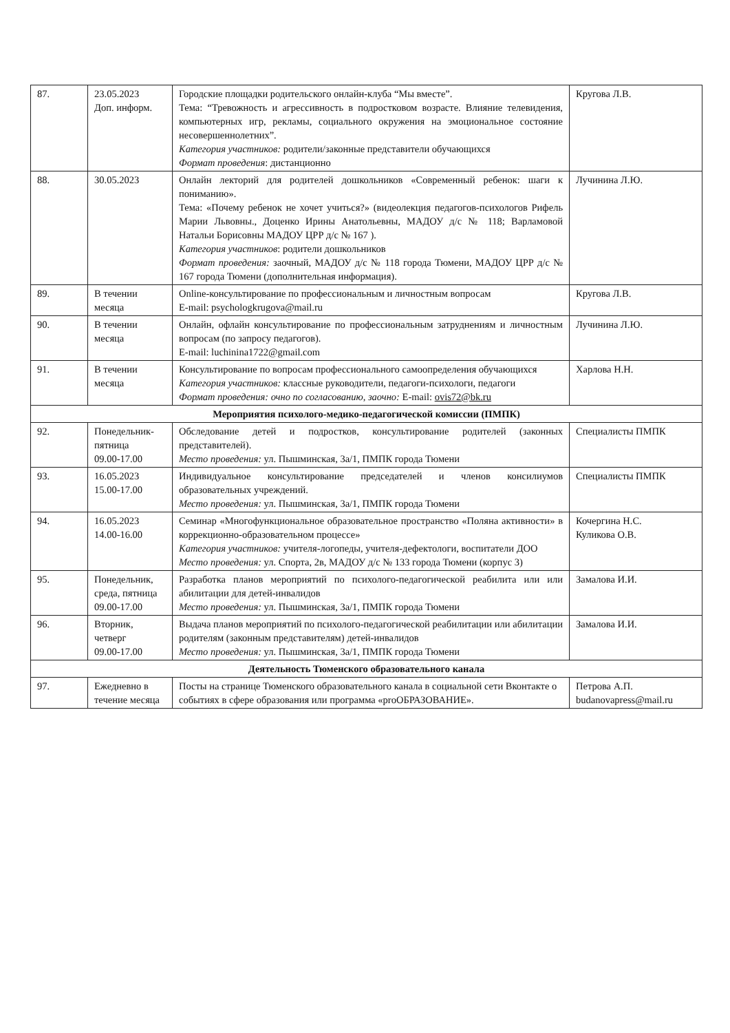| 87. | 23.05.2023 Доп. информ. | Городские площадки родительского онлайн-клуба “Мы вместе”. Тема: “Тревожность и агрессивность в подростковом возрасте. Влияние телевидения, компьютерных игр, рекламы, социального окружения на эмоциональное состояние несовершеннолетних”. Категория участников: родители/законные представители обучающихся Формат проведения : дистанционно | Кругова Л.В. |
| 88. | 30.05.2023 | Онлайн лекторий для родителей дошкольников «Современный ребенок: шаги к пониманию». Тема: «Почему ребенок не хочет учиться?» (видеолекция педагогов-психологов Рифель Марии Львовны., Доценко Ирины Анатольевны, МАДОУ д/с № 118; Варламовой Натальи Борисовны МАДОУ ЦРР д/с № 167 ). Категория участников : родители дошкольников Формат проведения: заочный, МАДОУ д/с № 118 города Тюмени, МАДОУ ЦРР д/с № 167 города Тюмени (дополнительная информация). | Лучинина Л.Ю. |
| 89. | В течении месяца | Online-консультирование по профессиональным и личностным вопросам E-mail: psychologkrugova@mail.ru | Кругова Л.В. |
| 90. | В течении месяца | Онлайн, офлайн консультирование по профессиональным затруднениям и личностным вопросам (по запросу педагогов). E-mail: luchinina1722@gmail.com | Лучинина Л.Ю. |
| 91. | В течении месяца | Консультирование по вопросам профессионального самоопределения обучающихся Категория участников: классные руководители, педагоги-психологи, педагоги Формат проведения: очно по согласованию, заочно: E-mail: ovis72@bk.ru | Харлова Н.Н. |
| Мероприятия психолого-медико-педагогической комиссии (ПМПК) | | | |
| 92. | Понедельник-пятница 09.00-17.00 | Обследование детей и подростков, консультирование родителей (законных представителей). Место проведения: ул. Пышминская, 3а/1, ПМПК города Тюмени | Специалисты ПМПК |
| 93. | 16.05.2023 15.00-17.00 | Индивидуальное консультирование председателей и членов консилиумов образовательных учреждений. Место проведения: ул. Пышминская, 3а/1, ПМПК города Тюмени | Специалисты ПМПК |
| 94. | 16.05.2023 14.00-16.00 | Семинар «Многофункциональное образовательное пространство «Поляна активности» в коррекционно-образовательном процессе» Категория участников: учителя-логопеды, учителя-дефектологи, воспитатели ДОО Место проведения: ул. Спорта, 2в, МАДОУ д/с № 133 города Тюмени (корпус 3) | Кочергина Н.С. Куликова О.В. |
| 95. | Понедельник, среда, пятница 09.00-17.00 | Разработка планов мероприятий по психолого-педагогической реабилита или или абилитации для детей-инвалидов Место проведения: ул. Пышминская, 3а/1, ПМПК города Тюмени | Замалова И.И. |
| 96. | Вторник, четверг 09.00-17.00 | Выдача планов мероприятий по психолого-педагогической реабилитации или абилитации родителям (законным представителям) детей-инвалидов Место проведения: ул. Пышминская, 3а/1, ПМПК города Тюмени | Замалова И.И. |
| Деятельность Тюменского образовательного канала | | | |
| 97. | Ежедневно в течение месяца | Посты на странице Тюменского образовательного канала в социальной сети Вконтакте о событиях в сфере образования или программа «proОБРАЗОВАНИЕ». | Петрова А.П. budanovapress@mail.ru |